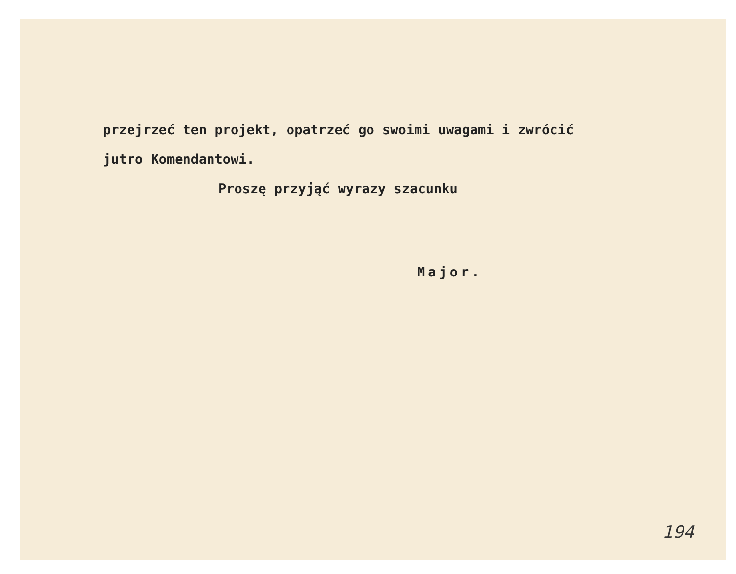przejrzeć ten projekt, opatrzeć go swoimi uwagami i zwrócić
jutro Komendantowi.
Proszę przyjąć wyrazy szacunku
Major.
194